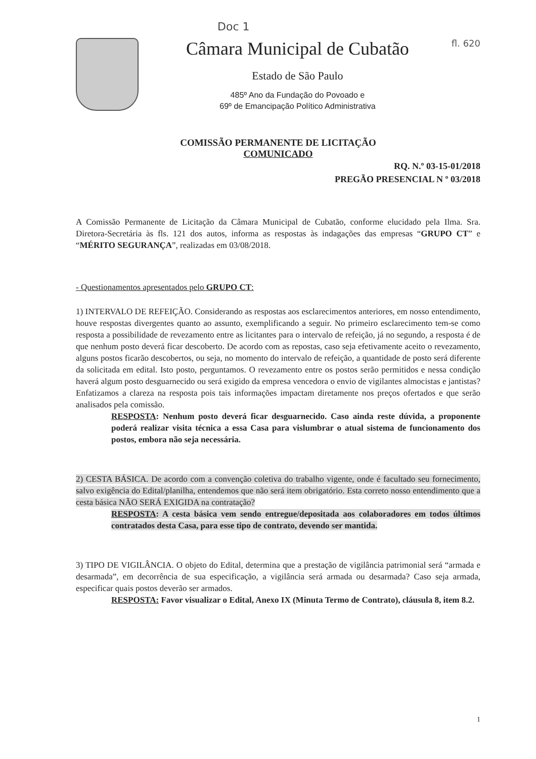Doc 1
Câmara Municipal de Cubatão
Estado de São Paulo
485º Ano da Fundação do Povoado e
69º de Emancipação Político Administrativa
fl. 620
COMISSÃO PERMANENTE DE LICITAÇÃO
COMUNICADO
RQ. N.º 03-15-01/2018
PREGÃO PRESENCIAL N º 03/2018
A Comissão Permanente de Licitação da Câmara Municipal de Cubatão, conforme elucidado pela Ilma. Sra. Diretora-Secretária às fls. 121 dos autos, informa as respostas às indagações das empresas “GRUPO CT” e “MÉRITO SEGURANÇA”, realizadas em 03/08/2018.
- Questionamentos apresentados pelo GRUPO CT:
1) INTERVALO DE REFEIÇÃO. Considerando as respostas aos esclarecimentos anteriores, em nosso entendimento, houve respostas divergentes quanto ao assunto, exemplificando a seguir. No primeiro esclarecimento tem-se como resposta a possibilidade de revezamento entre as licitantes para o intervalo de refeição, já no segundo, a resposta é de que nenhum posto deverá ficar descoberto. De acordo com as repostas, caso seja efetivamente aceito o revezamento, alguns postos ficarão descobertos, ou seja, no momento do intervalo de refeição, a quantidade de posto será diferente da solicitada em edital. Isto posto, perguntamos. O revezamento entre os postos serão permitidos e nessa condição haverá algum posto desguarnecido ou será exigido da empresa vencedora o envio de vigilantes almocistas e jantistas? Enfatizamos a clareza na resposta pois tais informações impactam diretamente nos preços ofertados e que serão analisados pela comissão.
RESPOSTA: Nenhum posto deverá ficar desguarnecido. Caso ainda reste dúvida, a proponente poderá realizar visita técnica a essa Casa para vislumbrar o atual sistema de funcionamento dos postos, embora não seja necessária.
2) CESTA BÁSICA. De acordo com a convenção coletiva do trabalho vigente, onde é facultado seu fornecimento, salvo exigência do Edital/planilha, entendemos que não será item obrigatório. Esta correto nosso entendimento que a cesta básica NÃO SERÁ EXIGIDA na contratação?
RESPOSTA: A cesta básica vem sendo entregue/depositada aos colaboradores em todos últimos contratados desta Casa, para esse tipo de contrato, devendo ser mantida.
3) TIPO DE VIGILÂNCIA. O objeto do Edital, determina que a prestação de vigilância patrimonial será “armada e desarmada”, em decorrência de sua especificação, a vigilância será armada ou desarmada? Caso seja armada, especificar quais postos deverão ser armados.
RESPOSTA: Favor visualizar o Edital, Anexo IX (Minuta Termo de Contrato), cláusula 8, item 8.2.
1